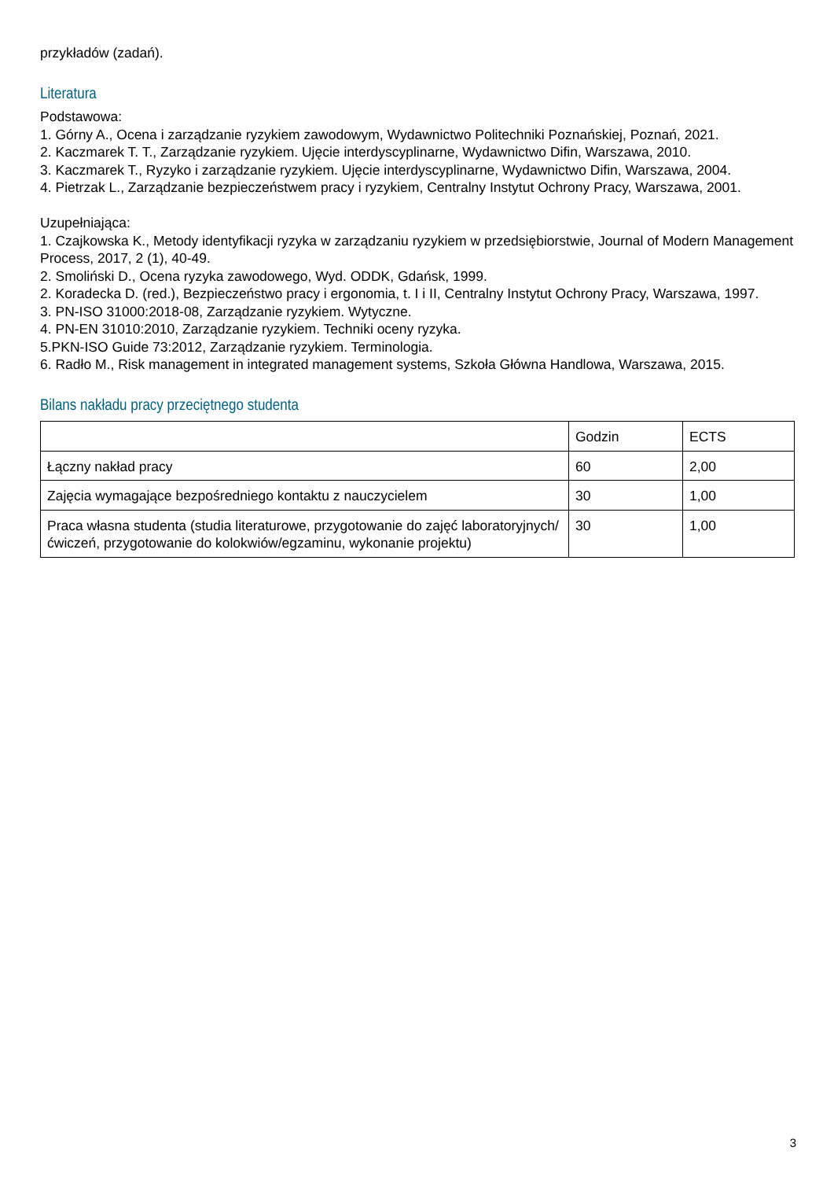przykładów (zadań).
Literatura
Podstawowa:
1. Górny A., Ocena i zarządzanie ryzykiem zawodowym, Wydawnictwo Politechniki Poznańskiej, Poznań, 2021.
2. Kaczmarek T. T., Zarządzanie ryzykiem. Ujęcie interdyscyplinarne, Wydawnictwo Difin, Warszawa, 2010.
3. Kaczmarek T., Ryzyko i zarządzanie ryzykiem. Ujęcie interdyscyplinarne, Wydawnictwo Difin, Warszawa, 2004.
4. Pietrzak L., Zarządzanie bezpieczeństwem pracy i ryzykiem, Centralny Instytut Ochrony Pracy, Warszawa, 2001.
Uzupełniająca:
1. Czajkowska K., Metody identyfikacji ryzyka w zarządzaniu ryzykiem w przedsiębiorstwie, Journal of Modern Management Process, 2017, 2 (1), 40-49.
2. Smoliński D., Ocena ryzyka zawodowego, Wyd. ODDK, Gdańsk, 1999.
2. Koradecka D. (red.), Bezpieczeństwo pracy i ergonomia, t. I i II, Centralny Instytut Ochrony Pracy, Warszawa, 1997.
3. PN-ISO 31000:2018-08, Zarządzanie ryzykiem. Wytyczne.
4. PN-EN 31010:2010, Zarządzanie ryzykiem. Techniki oceny ryzyka.
5.PKN-ISO Guide 73:2012, Zarządzanie ryzykiem. Terminologia.
6. Radło M., Risk management in integrated management systems, Szkoła Główna Handlowa, Warszawa, 2015.
Bilans nakładu pracy przeciętnego studenta
| | Godzin | ECTS |
| Łączny nakład pracy | 60 | 2,00 |
| Zajęcia wymagające bezpośredniego kontaktu z nauczycielem | 30 | 1,00 |
| Praca własna studenta (studia literaturowe, przygotowanie do zajęć laboratoryjnych/ćwiczeń, przygotowanie do kolokwiów/egzaminu, wykonanie projektu) | 30 | 1,00 |
3